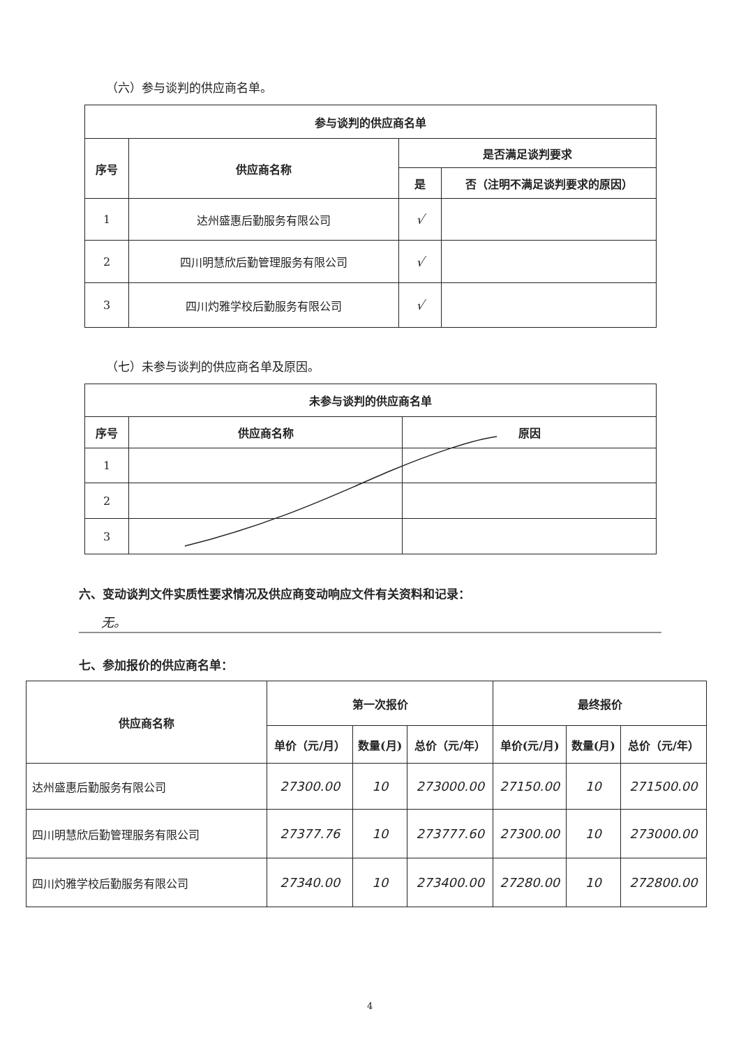（六）参与谈判的供应商名单。
| 参与谈判的供应商名单 | | | |
| --- | --- | --- | --- |
| 序号 | 供应商名称 | 是否满足谈判要求 | |
| | | 是 | 否（注明不满足谈判要求的原因） |
| 1 | 达州盛惠后勤服务有限公司 | √ | |
| 2 | 四川明慧欣后勤管理服务有限公司 | √ | |
| 3 | 四川灼雅学校后勤服务有限公司 | √ | |
（七）未参与谈判的供应商名单及原因。
| 未参与谈判的供应商名单 | | |
| --- | --- | --- |
| 序号 | 供应商名称 | 原因 |
| 1 | | |
| 2 | | |
| 3 | | |
六、变动谈判文件实质性要求情况及供应商变动响应文件有关资料和记录：
无。
七、参加报价的供应商名单：
| 供应商名称 | 第一次报价 | | | 最终报价 | | |
| --- | --- | --- | --- | --- | --- | --- |
| | 单价（元/月） | 数量(月) | 总价（元/年） | 单价(元/月) | 数量(月) | 总价（元/年） |
| 达州盛惠后勤服务有限公司 | 27300.00 | 10 | 273000.00 | 27150.00 | 10 | 271500.00 |
| 四川明慧欣后勤管理服务有限公司 | 27377.76 | 10 | 273777.60 | 27300.00 | 10 | 273000.00 |
| 四川灼雅学校后勤服务有限公司 | 27340.00 | 10 | 273400.00 | 27280.00 | 10 | 272800.00 |
4